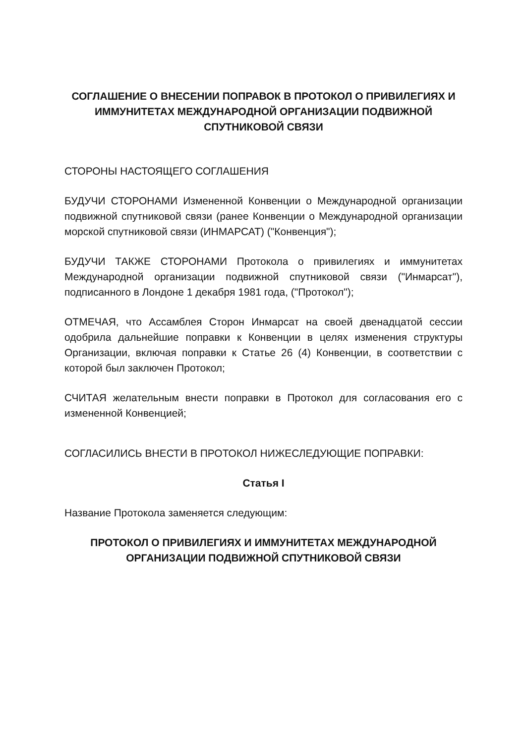СОГЛАШЕНИЕ О ВНЕСЕНИИ ПОПРАВОК В ПРОТОКОЛ О ПРИВИЛЕГИЯХ И ИММУНИТЕТАХ МЕЖДУНАРОДНОЙ ОРГАНИЗАЦИИ ПОДВИЖНОЙ СПУТНИКОВОЙ СВЯЗИ
СТОРОНЫ НАСТОЯЩЕГО СОГЛАШЕНИЯ
БУДУЧИ СТОРОНАМИ Измененной Конвенции о Международной организации подвижной спутниковой связи (ранее Конвенции о Международной организации морской спутниковой связи (ИНМАРСАТ) ("Конвенция");
БУДУЧИ ТАКЖЕ СТОРОНАМИ Протокола о привилегиях и иммунитетах Международной организации подвижной спутниковой связи ("Инмарсат"), подписанного в Лондоне 1 декабря 1981 года, ("Протокол");
ОТМЕЧАЯ, что Ассамблея Сторон Инмарсат на своей двенадцатой сессии одобрила дальнейшие поправки к Конвенции в целях изменения структуры Организации, включая поправки к Статье 26 (4) Конвенции, в соответствии с которой был заключен Протокол;
СЧИТАЯ желательным внести поправки в Протокол для согласования его с измененной Конвенцией;
СОГЛАСИЛИСЬ ВНЕСТИ В ПРОТОКОЛ НИЖЕСЛЕДУЮЩИЕ ПОПРАВКИ:
Статья I
Название Протокола заменяется следующим:
ПРОТОКОЛ О ПРИВИЛЕГИЯХ И ИММУНИТЕТАХ МЕЖДУНАРОДНОЙ ОРГАНИЗАЦИИ ПОДВИЖНОЙ СПУТНИКОВОЙ СВЯЗИ